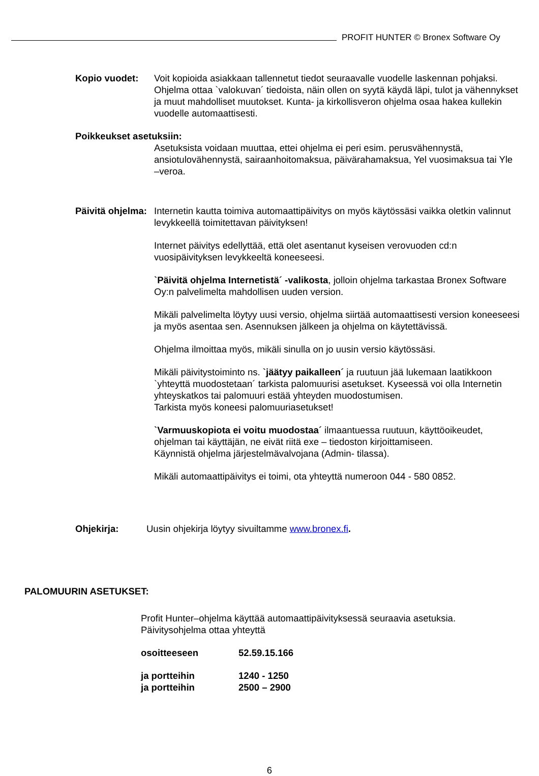PROFIT HUNTER © Bronex Software Oy
Kopio vuodet: Voit kopioida asiakkaan tallennetut tiedot seuraavalle vuodelle laskennan pohjaksi. Ohjelma ottaa `valokuvan´ tiedoista, näin ollen on syytä käydä läpi, tulot ja vähennykset ja muut mahdolliset muutokset. Kunta- ja kirkollisveron ohjelma osaa hakea kullekin vuodelle automaattisesti.
Poikkeukset asetuksiin:
Asetuksista voidaan muuttaa, ettei ohjelma ei peri esim. perusvähennystä, ansiotulovähennystä, sairaanhoitomaksua, päivärahamaksua, Yel vuosimaksua tai Yle –veroa.
Päivitä ohjelma:
Internetin kautta toimiva automaattipäivitys on myös käytössäsi vaikka oletkin valinnut levykkeellä toimitettavan päivityksen!
Internet päivitys edellyttää, että olet asentanut kyseisen verovuoden cd:n vuosipäivityksen levykkeeltä koneeseesi.
`Päivitä ohjelma Internetistä´ -valikosta, jolloin ohjelma tarkastaa Bronex Software Oy:n palvelimelta mahdollisen uuden version.
Mikäli palvelimelta löytyy uusi versio, ohjelma siirtää automaattisesti version koneeseesi ja myös asentaa sen. Asennuksen jälkeen ja ohjelma on käytettävissä.
Ohjelma ilmoittaa myös, mikäli sinulla on jo uusin versio käytössäsi.
Mikäli päivitystoiminto ns. `jäätyy paikalleen´ ja ruutuun jää lukemaan laatikkoon `yhteyttä muodostetaan´ tarkista palomuurisi asetukset. Kyseessä voi olla Internetin yhteyskatkos tai palomuuri estää yhteyden muodostumisen.
Tarkista myös koneesi palomuuriasetukset!
`Varmuuskopiota ei voitu muodostaa´ ilmaantuessa ruutuun, käyttöoikeudet, ohjelman tai käyttäjän, ne eivät riitä exe – tiedoston kirjoittamiseen.
Käynnistä ohjelma järjestelmävalvojana (Admin- tilassa).
Mikäli automaattipäivitys ei toimi, ota yhteyttä numeroon 044 - 580 0852.
Ohjekirja: Uusin ohjekirja löytyy sivuiltamme www.bronex.fi.
PALOMUURIN ASETUKSET:
Profit Hunter–ohjelma käyttää automaattipäivityksessä seuraavia asetuksia.
Päivitysohjelma ottaa yhteyttä
osoitteeseen 52.59.15.166
ja portteihin 1240 - 1250
ja portteihin 2500 – 2900
6